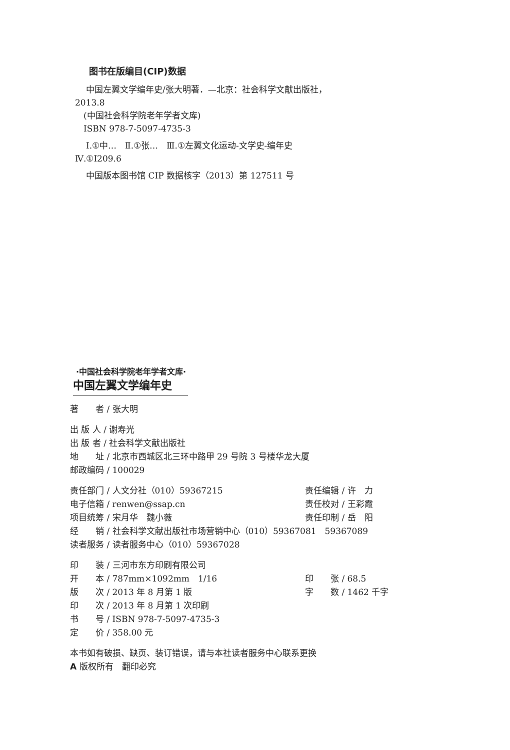图书在版编目(CIP)数据
中国左翼文学编年史/张大明著．—北京：社会科学文献出版社，2013.8
　(中国社会科学院老年学者文库)
　ISBN 978-7-5097-4735-3
Ⅰ.①中…　Ⅱ.①张…　Ⅲ.①左翼文化运动-文学史-编年史　Ⅳ.①I209.6
中国版本图书馆 CIP 数据核字（2013）第 127511 号
·中国社会科学院老年学者文库·
中国左翼文学编年史
著　　者 / 张大明
出 版 人 / 谢寿光
出 版 者 / 社会科学文献出版社
地　　址 / 北京市西城区北三环中路甲 29 号院 3 号楼华龙大厦
邮政编码 / 100029
责任部门 / 人文分社（010）59367215 责任编辑 / 许　力
电子信箱 / renwen@ssap.cn 责任校对 / 王彩霞
项目统筹 / 宋月华　魏小薇 责任印制 / 岳　阳
经　　销 / 社会科学文献出版社市场营销中心（010）59367081　59367089
读者服务 / 读者服务中心（010）59367028
印　　装 / 三河市东方印刷有限公司
开　　本 / 787mm×1092mm　1/16 印　　张 / 68.5
版　　次 / 2013 年 8 月第 1 版 字　　数 / 1462 千字
印　　次 / 2013 年 8 月第 1 次印刷
书　　号 / ISBN 978-7-5097-4735-3
定　　价 / 358.00 元
本书如有破损、缺页、装订错误，请与本社读者服务中心联系更换
A 版权所有　翻印必究